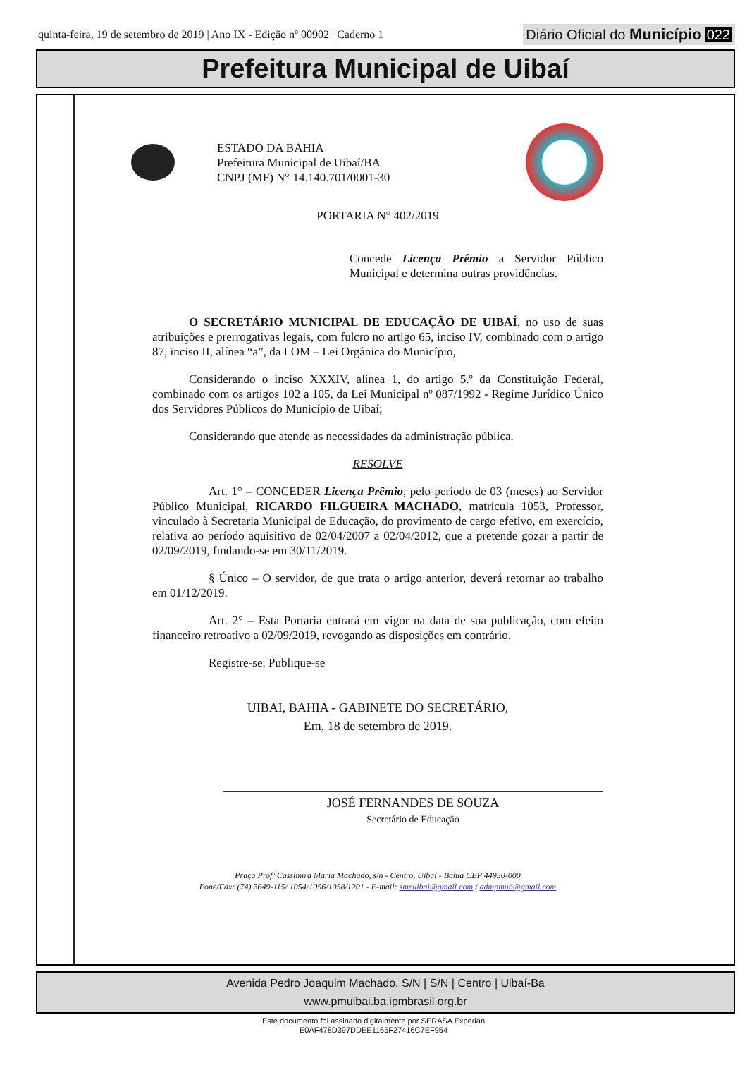quinta-feira, 19 de setembro de 2019 | Ano IX - Edição nº 00902 | Caderno 1
Diário Oficial do Município 022
Prefeitura Municipal de Uibaí
ESTADO DA BAHIA
Prefeitura Municipal de Uibaí/BA
CNPJ (MF) N° 14.140.701/0001-30
PORTARIA N° 402/2019
Concede Licença Prêmio a Servidor Público Municipal e determina outras providências.
O SECRETÁRIO MUNICIPAL DE EDUCAÇÃO DE UIBAÍ, no uso de suas atribuições e prerrogativas legais, com fulcro no artigo 65, inciso IV, combinado com o artigo 87, inciso II, alínea “a”, da LOM – Lei Orgânica do Município,
Considerando o inciso XXXIV, alínea 1, do artigo 5.º da Constituição Federal, combinado com os artigos 102 a 105, da Lei Municipal nº 087/1992 - Regime Jurídico Único dos Servidores Públicos do Município de Uibaí;
Considerando que atende as necessidades da administração pública.
RESOLVE
Art. 1° – CONCEDER Licença Prêmio, pelo período de 03 (meses) ao Servidor Público Municipal, RICARDO FILGUEIRA MACHADO, matrícula 1053, Professor, vinculado à Secretaria Municipal de Educação, do provimento de cargo efetivo, em exercício, relativa ao período aquisitivo de 02/04/2007 a 02/04/2012, que a pretende gozar a partir de 02/09/2019, findando-se em 30/11/2019.
§ Único – O servidor, de que trata o artigo anterior, deverá retornar ao trabalho em 01/12/2019.
Art. 2° – Esta Portaria entrará em vigor na data de sua publicação, com efeito financeiro retroativo a 02/09/2019, revogando as disposições em contrário.
Registre-se. Publique-se
UIBAI, BAHIA - GABINETE DO SECRETÁRIO,
Em, 18 de setembro de 2019.
JOSÉ FERNANDES DE SOUZA
Secretário de Educação
Praça Profª Cassimira Maria Machado, s/n - Centro, Uibai - Bahia CEP 44950-000
Fone/Fax: (74) 3649-115/ 1054/1056/1058/1201 - E-mail: smeuibai@gmail.com / admpmub@gmail.com
Avenida Pedro Joaquim Machado, S/N | S/N | Centro | Uibaí-Ba
www.pmuibai.ba.ipmbrasil.org.br
Este documento foi assinado digitalmente por SERASA Experian
E0AF478D397DDEE1165F27416C7EF954